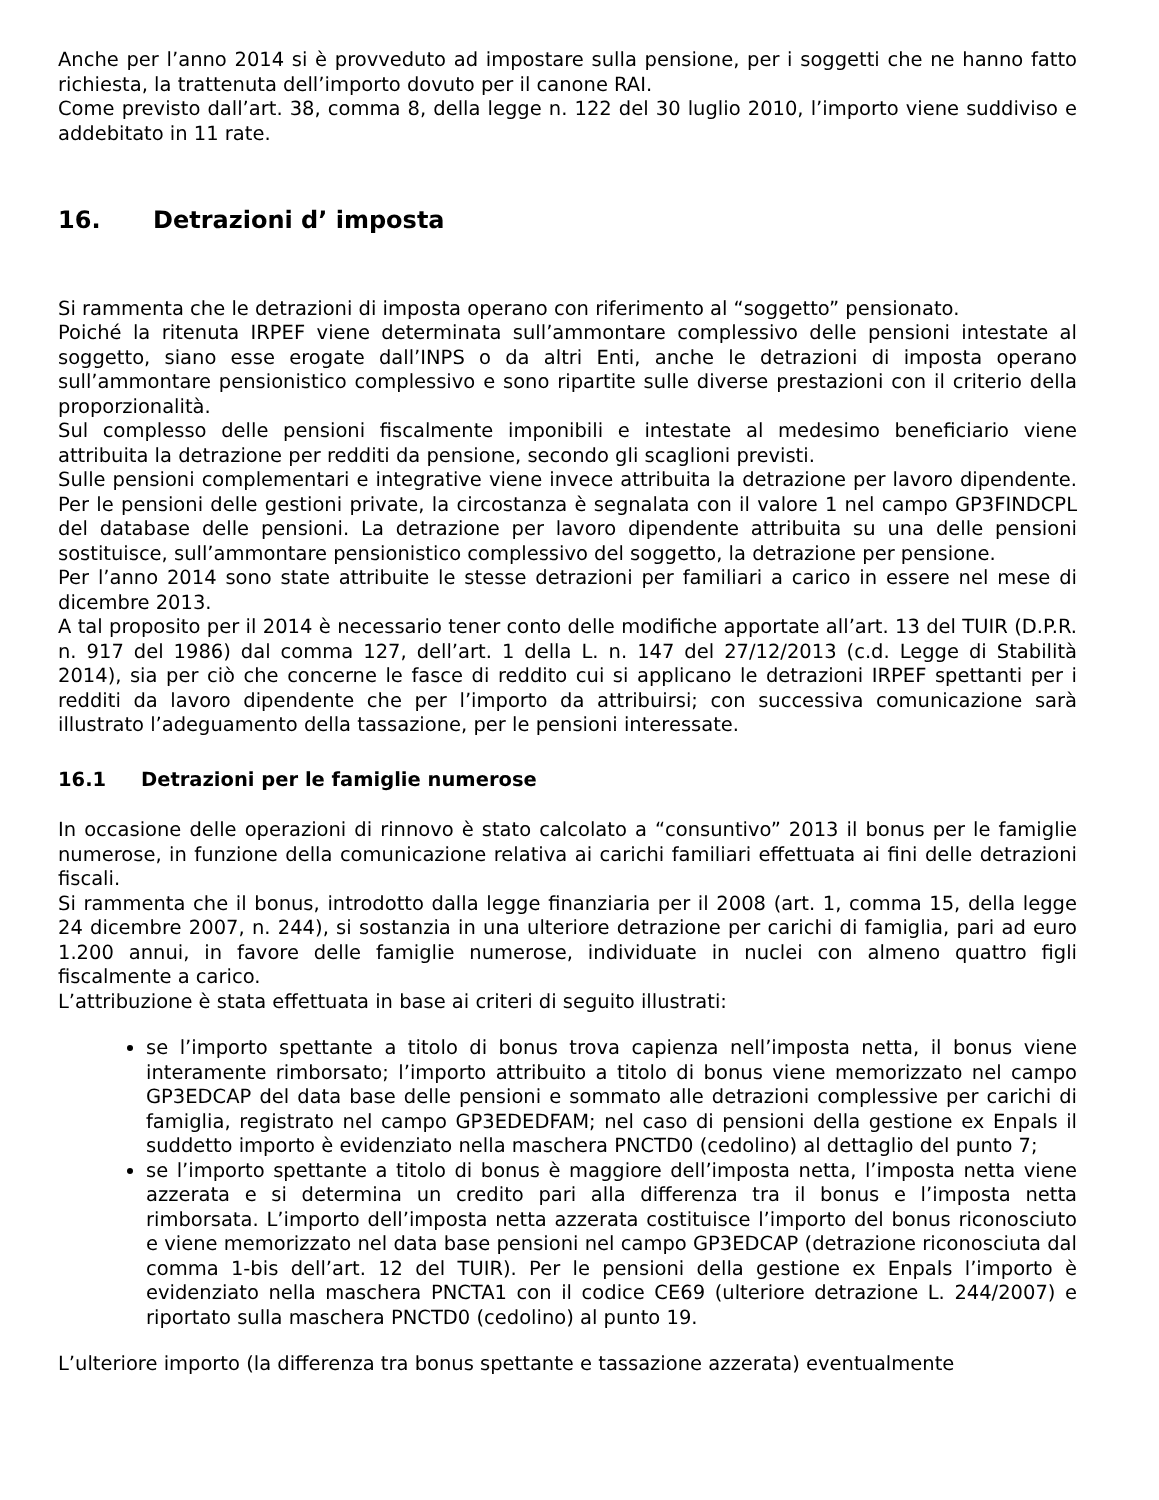Anche per l’anno 2014 si è provveduto ad impostare sulla pensione, per i soggetti che ne hanno fatto richiesta, la trattenuta dell’importo dovuto per il canone RAI.
Come previsto dall’art. 38, comma 8, della legge n. 122 del 30 luglio 2010, l’importo viene suddiviso e addebitato in 11 rate.
16. Detrazioni d’ imposta
Si rammenta che le detrazioni di imposta operano con riferimento al “soggetto” pensionato.
Poiché la ritenuta IRPEF viene determinata sull’ammontare complessivo delle pensioni intestate al soggetto, siano esse erogate dall’INPS o da altri Enti, anche le detrazioni di imposta operano sull’ammontare pensionistico complessivo e sono ripartite sulle diverse prestazioni con il criterio della proporzionalità.
Sul complesso delle pensioni fiscalmente imponibili e intestate al medesimo beneficiario viene attribuita la detrazione per redditi da pensione, secondo gli scaglioni previsti.
Sulle pensioni complementari e integrative viene invece attribuita la detrazione per lavoro dipendente. Per le pensioni delle gestioni private, la circostanza è segnalata con il valore 1 nel campo GP3FINDCPL del database delle pensioni. La detrazione per lavoro dipendente attribuita su una delle pensioni sostituisce, sull’ammontare pensionistico complessivo del soggetto, la detrazione per pensione.
Per l’anno 2014 sono state attribuite le stesse detrazioni per familiari a carico in essere nel mese di dicembre 2013.
A tal proposito per il 2014 è necessario tener conto delle modifiche apportate all’art. 13 del TUIR (D.P.R. n. 917 del 1986) dal comma 127, dell’art. 1 della L. n. 147 del 27/12/2013 (c.d. Legge di Stabilità 2014), sia per ciò che concerne le fasce di reddito cui si applicano le detrazioni IRPEF spettanti per i redditi da lavoro dipendente che per l’importo da attribuirsi; con successiva comunicazione sarà illustrato l’adeguamento della tassazione, per le pensioni interessate.
16.1 Detrazioni per le famiglie numerose
In occasione delle operazioni di rinnovo è stato calcolato a “consuntivo” 2013 il bonus per le famiglie numerose, in funzione della comunicazione relativa ai carichi familiari effettuata ai fini delle detrazioni fiscali.
Si rammenta che il bonus, introdotto dalla legge finanziaria per il 2008 (art. 1, comma 15, della legge 24 dicembre 2007, n. 244), si sostanzia in una ulteriore detrazione per carichi di famiglia, pari ad euro 1.200 annui, in favore delle famiglie numerose, individuate in nuclei con almeno quattro figli fiscalmente a carico.
L’attribuzione è stata effettuata in base ai criteri di seguito illustrati:
se l’importo spettante a titolo di bonus trova capienza nell’imposta netta, il bonus viene interamente rimborsato; l’importo attribuito a titolo di bonus viene memorizzato nel campo GP3EDCAP del data base delle pensioni e sommato alle detrazioni complessive per carichi di famiglia, registrato nel campo GP3EDEDFAM; nel caso di pensioni della gestione ex Enpals il suddetto importo è evidenziato nella maschera PNCTD0 (cedolino) al dettaglio del punto 7;
se l’importo spettante a titolo di bonus è maggiore dell’imposta netta, l’imposta netta viene azzerata e si determina un credito pari alla differenza tra il bonus e l’imposta netta rimborsata. L’importo dell’imposta netta azzerata costituisce l’importo del bonus riconosciuto e viene memorizzato nel data base pensioni nel campo GP3EDCAP (detrazione riconosciuta dal comma 1-bis dell’art. 12 del TUIR). Per le pensioni della gestione ex Enpals l’importo è evidenziato nella maschera PNCTA1 con il codice CE69 (ulteriore detrazione L. 244/2007) e riportato sulla maschera PNCTD0 (cedolino) al punto 19.
L’ulteriore importo (la differenza tra bonus spettante e tassazione azzerata) eventualmente